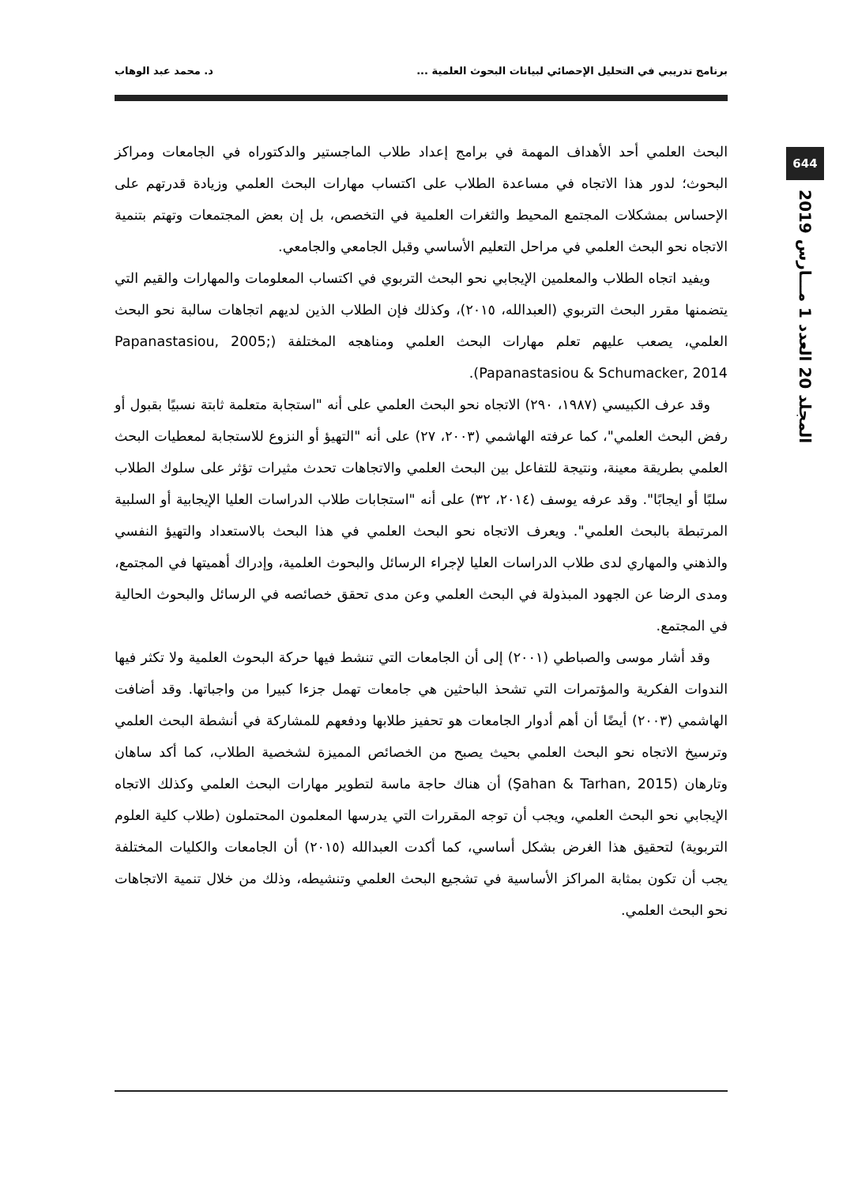برنامج تدريبي في التحليل الإحصائي لبيانات البحوث العلمية ... د. محمد عبد الوهاب
644
المجلد 20 العدد 1 مـــارس 2019
البحث العلمي أحد الأهداف المهمة في برامج إعداد طلاب الماجستير والدكتوراه في الجامعات ومراكز البحوث؛ لدور هذا الاتجاه في مساعدة الطلاب على اكتساب مهارات البحث العلمي وزيادة قدرتهم على الإحساس بمشكلات المجتمع المحيط والثغرات العلمية في التخصص، بل إن بعض المجتمعات وتهتم بتنمية الاتجاه نحو البحث العلمي في مراحل التعليم الأساسي وقبل الجامعي والجامعي.
ويفيد اتجاه الطلاب والمعلمين الإيجابي نحو البحث التربوي في اكتساب المعلومات والمهارات والقيم التي يتضمنها مقرر البحث التربوي (العبدالله، ٢٠١٥)، وكذلك فإن الطلاب الذين لديهم اتجاهات سالبة نحو البحث العلمي، يصعب عليهم تعلم مهارات البحث العلمي ومناهجه المختلفة (Papanastasiou, 2005; Papanastasiou & Schumacker, 2014).
وقد عرف الكبيسي (١٩٨٧، ٢٩٠) الاتجاه نحو البحث العلمي على أنه "استجابة متعلمة ثابتة نسبيًا بقبول أو رفض البحث العلمي"، كما عرفته الهاشمي (٢٠٠٣، ٢٧) على أنه "التهيؤ أو النزوع للاستجابة لمعطيات البحث العلمي بطريقة معينة، ونتيجة للتفاعل بين البحث العلمي والاتجاهات تحدث مثيرات تؤثر على سلوك الطلاب سلبًا أو ايجابًا". وقد عرفه يوسف (٢٠١٤، ٣٢) على أنه "استجابات طلاب الدراسات العليا الإيجابية أو السلبية المرتبطة بالبحث العلمي". ويعرف الاتجاه نحو البحث العلمي في هذا البحث بالاستعداد والتهيؤ النفسي والذهني والمهاري لدى طلاب الدراسات العليا لإجراء الرسائل والبحوث العلمية، وإدراك أهميتها في المجتمع، ومدى الرضا عن الجهود المبذولة في البحث العلمي وعن مدى تحقق خصائصه في الرسائل والبحوث الحالية في المجتمع.
وقد أشار موسى والصباطي (٢٠٠١) إلى أن الجامعات التي تنشط فيها حركة البحوث العلمية ولا تكثر فيها الندوات الفكرية والمؤتمرات التي تشحذ الباحثين هي جامعات تهمل جزءا كبيرا من واجباتها. وقد أضافت الهاشمي (٢٠٠٣) أيضًا أن أهم أدوار الجامعات هو تحفيز طلابها ودفعهم للمشاركة في أنشطة البحث العلمي وترسيخ الاتجاه نحو البحث العلمي بحيث يصبح من الخصائص المميزة لشخصية الطلاب، كما أكد ساهان وتارهان (Şahan & Tarhan, 2015) أن هناك حاجة ماسة لتطوير مهارات البحث العلمي وكذلك الاتجاه الإيجابي نحو البحث العلمي، ويجب أن توجه المقررات التي يدرسها المعلمون المحتملون (طلاب كلية العلوم التربوية) لتحقيق هذا الغرض بشكل أساسي، كما أكدت العبدالله (٢٠١٥) أن الجامعات والكليات المختلفة يجب أن تكون بمثابة المراكز الأساسية في تشجيع البحث العلمي وتنشيطه، وذلك من خلال تنمية الاتجاهات نحو البحث العلمي.